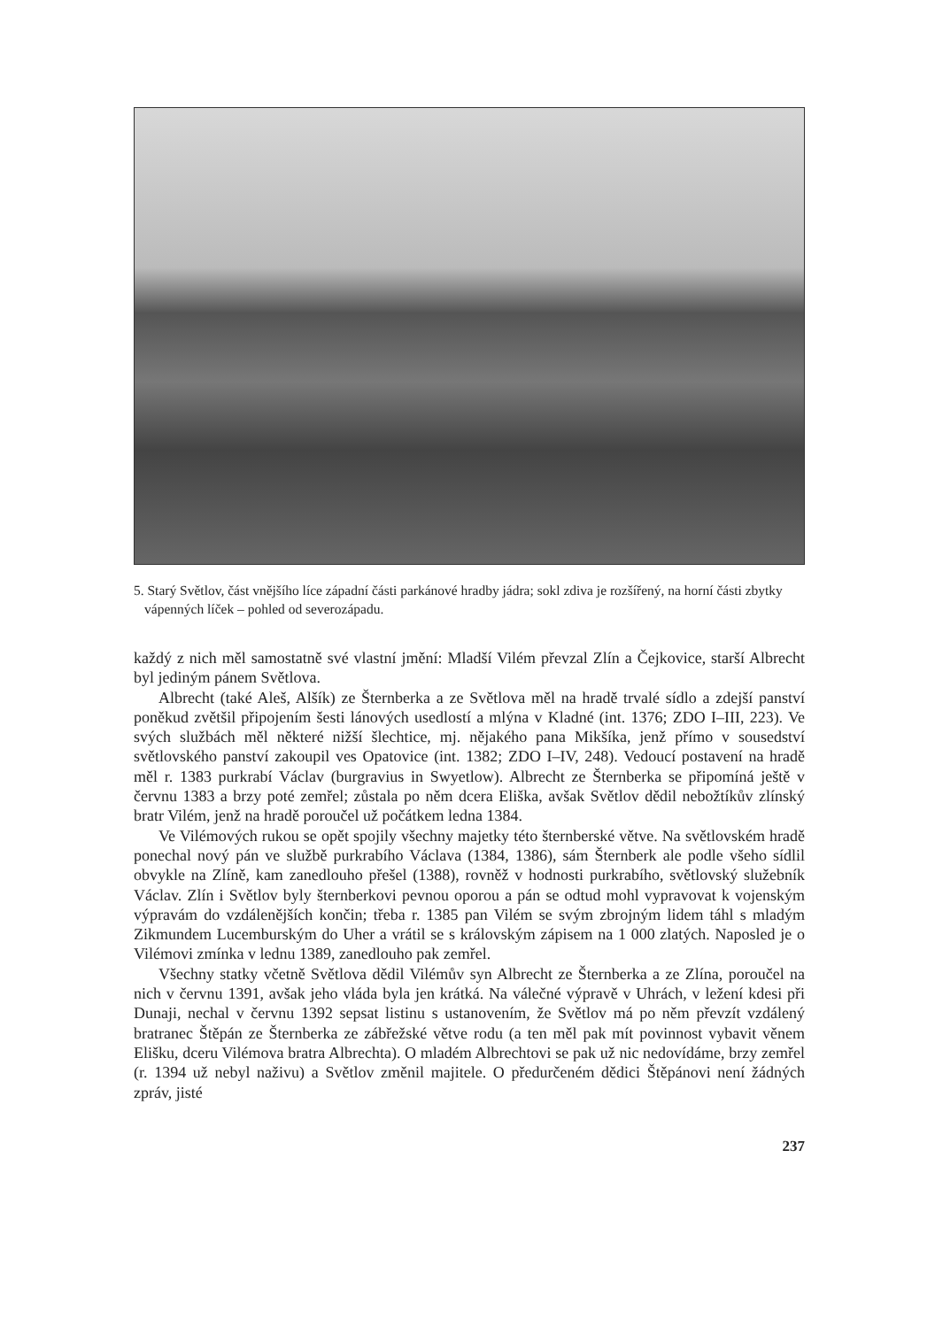5. Starý Světlov, část vnějšího líce západní části parkánové hradby jádra; sokl zdiva je rozšířený, na horní části zbytky vápenných líček – pohled od severozápadu.
každý z nich měl samostatně své vlastní jmění: Mladší Vilém převzal Zlín a Čejkovice, starší Albrecht byl jediným pánem Světlova.
Albrecht (také Aleš, Alšík) ze Šternberka a ze Světlova měl na hradě trvalé sídlo a zdejší panství poněkud zvětšil připojením šesti lánových usedlostí a mlýna v Kladné (int. 1376; ZDO I–III, 223). Ve svých službách měl některé nižší šlechtice, mj. nějakého pana Mikšíka, jenž přímo v sousedství světlovského panství zakoupil ves Opatovice (int. 1382; ZDO I–IV, 248). Vedoucí postavení na hradě měl r. 1383 purkrabí Václav (burgravius in Swyetlow). Albrecht ze Šternberka se připomíná ještě v červnu 1383 a brzy poté zemřel; zůstala po něm dcera Eliška, avšak Světlov dědil nebožtíkův zlínský bratr Vilém, jenž na hradě poroučel už počátkem ledna 1384.
Ve Vilémových rukou se opět spojily všechny majetky této šternberské větve. Na světlovském hradě ponechal nový pán ve službě purkrabího Václava (1384, 1386), sám Šternberk ale podle všeho sídlil obvykle na Zlíně, kam zanedlouho přešel (1388), rovněž v hodnosti purkrabího, světlovský služebník Václav. Zlín i Světlov byly šternberkovi pevnou oporou a pán se odtud mohl vypravovat k vojenským výpravám do vzdálenějších končin; třeba r. 1385 pan Vilém se svým zbrojným lidem táhl s mladým Zikmundem Lucemburským do Uher a vrátil se s královským zápisem na 1 000 zlatých. Naposled je o Vilémovi zmínka v lednu 1389, zanedlouho pak zemřel.
Všechny statky včetně Světlova dědil Vilémův syn Albrecht ze Šternberka a ze Zlína, poroučel na nich v červnu 1391, avšak jeho vláda byla jen krátká. Na válečné výpravě v Uhrách, v ležení kdesi při Dunaji, nechal v červnu 1392 sepsat listinu s ustanovením, že Světlov má po něm převzít vzdálený bratranec Štěpán ze Šternberka ze zábřežské větve rodu (a ten měl pak mít povinnost vybavit věnem Elišku, dceru Vilémova bratra Albrechta). O mladém Albrechtovi se pak už nic nedovídáme, brzy zemřel (r. 1394 už nebyl naživu) a Světlov změnil majitele. O předurčeném dědici Štěpánovi není žádných zpráv, jisté
237